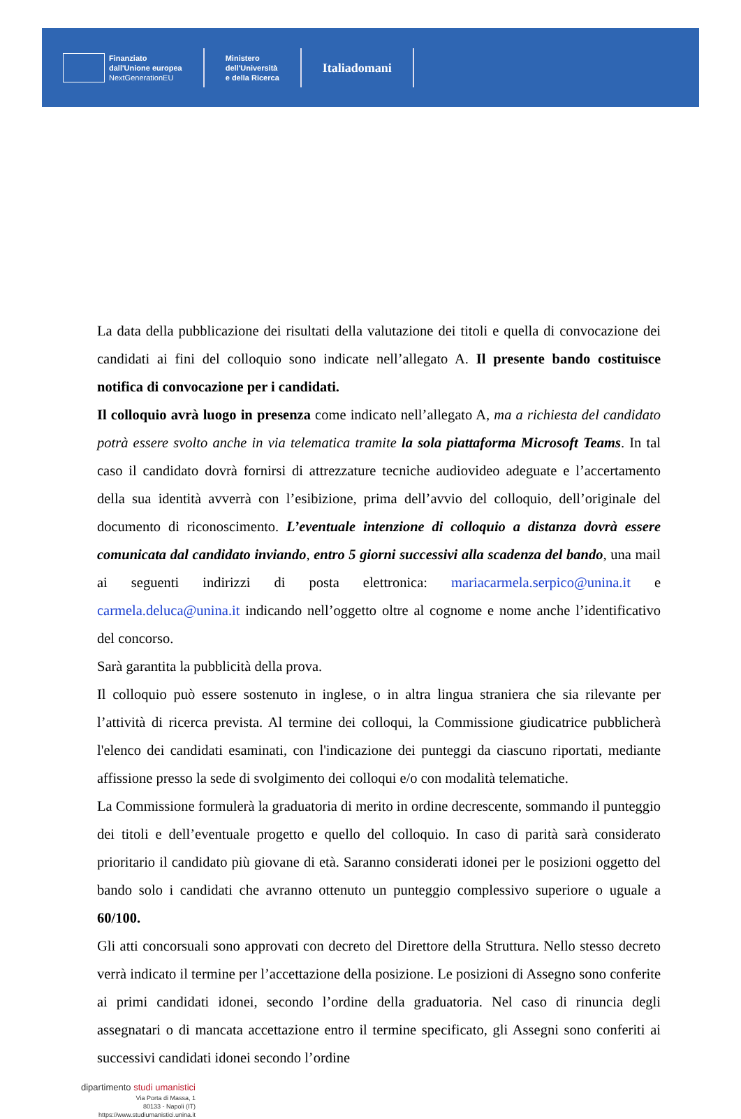Finanziato
dall'Unione europea
NextGenerationEU
Ministero
dell'Università
e della Ricerca
Italiadomani
La data della pubblicazione dei risultati della valutazione dei titoli e quella di convocazione dei candidati ai fini del colloquio sono indicate nell’allegato A. Il presente bando costituisce notifica di convocazione per i candidati.
Il colloquio avrà luogo in presenza come indicato nell’allegato A, ma a richiesta del candidato potrà essere svolto anche in via telematica tramite la sola piattaforma Microsoft Teams. In tal caso il candidato dovrà fornirsi di attrezzature tecniche audiovideo adeguate e l’accertamento della sua identità avverrà con l’esibizione, prima dell’avvio del colloquio, dell’originale del documento di riconoscimento. L’eventuale intenzione di colloquio a distanza dovrà essere comunicata dal candidato inviando, entro 5 giorni successivi alla scadenza del bando, una mail ai seguenti indirizzi di posta elettronica: mariacarmela.serpico@unina.it e carmela.deluca@unina.it indicando nell’oggetto oltre al cognome e nome anche l’identificativo del concorso.
Sarà garantita la pubblicità della prova.
Il colloquio può essere sostenuto in inglese, o in altra lingua straniera che sia rilevante per l’attività di ricerca prevista. Al termine dei colloqui, la Commissione giudicatrice pubblicherà l'elenco dei candidati esaminati, con l'indicazione dei punteggi da ciascuno riportati, mediante affissione presso la sede di svolgimento dei colloqui e/o con modalità telematiche.
La Commissione formulerà la graduatoria di merito in ordine decrescente, sommando il punteggio dei titoli e dell’eventuale progetto e quello del colloquio. In caso di parità sarà considerato prioritario il candidato più giovane di età. Saranno considerati idonei per le posizioni oggetto del bando solo i candidati che avranno ottenuto un punteggio complessivo superiore o uguale a 60/100.
Gli atti concorsuali sono approvati con decreto del Direttore della Struttura. Nello stesso decreto verrà indicato il termine per l’accettazione della posizione. Le posizioni di Assegno sono conferite ai primi candidati idonei, secondo l’ordine della graduatoria. Nel caso di rinuncia degli assegnatari o di mancata accettazione entro il termine specificato, gli Assegni sono conferiti ai successivi candidati idonei secondo l’ordine
dipartimento studi umanistici
Via Porta di Massa, 1
80133 - Napoli (IT)
https://www.studiumanistici.unina.it